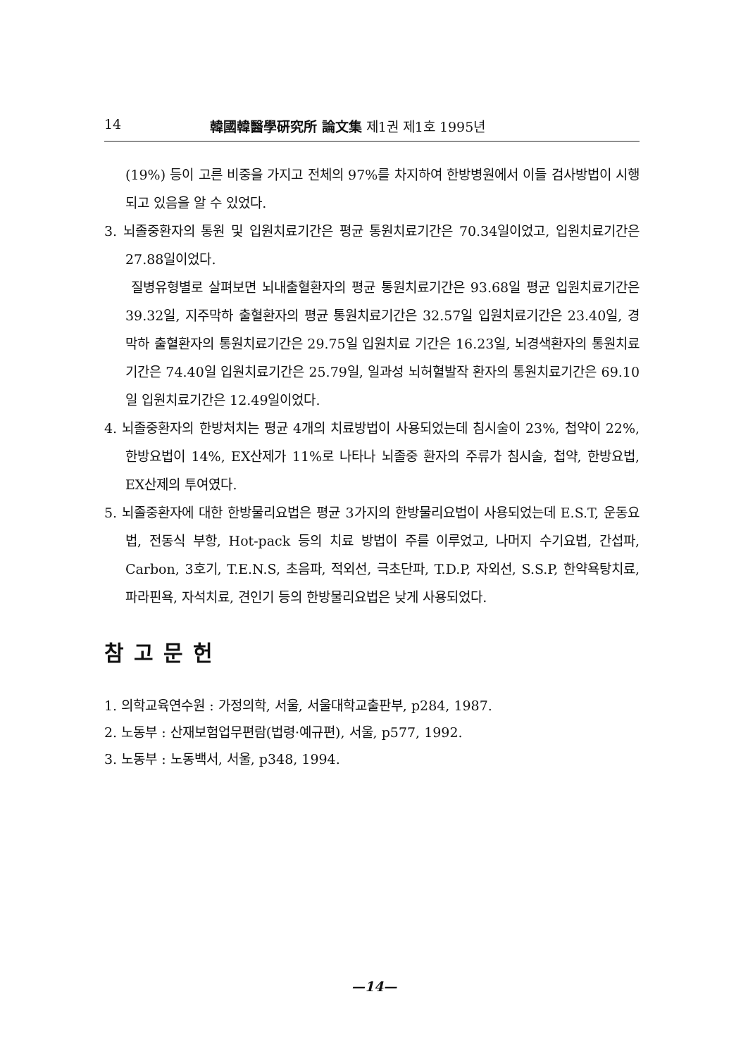14 韓國韓醫學硏究所 論文集 제1권 제1호 1995년
(19%) 등이 고른 비중을 가지고 전체의 97%를 차지하여 한방병원에서 이들 검사방법이 시행되고 있음을 알 수 있었다.
3. 뇌졸중환자의 통원 및 입원치료기간은 평균 통원치료기간은 70.34일이었고, 입원치료기간은 27.88일이었다.
질병유형별로 살펴보면 뇌내출혈환자의 평균 통원치료기간은 93.68일 평균 입원치료기간은 39.32일, 지주막하 출혈환자의 평균 통원치료기간은 32.57일 입원치료기간은 23.40일, 경막하 출혈환자의 통원치료기간은 29.75일 입원치료 기간은 16.23일, 뇌경색환자의 통원치료기간은 74.40일 입원치료기간은 25.79일, 일과성 뇌허혈발작 환자의 통원치료기간은 69.10일 입원치료기간은 12.49일이었다.
4. 뇌졸중환자의 한방처치는 평균 4개의 치료방법이 사용되었는데 침시술이 23%, 첩약이 22%, 한방요법이 14%, EX산제가 11%로 나타나 뇌졸중 환자의 주류가 침시술, 첩약, 한방요법, EX산제의 투여였다.
5. 뇌졸중환자에 대한 한방물리요법은 평균 3가지의 한방물리요법이 사용되었는데 E.S.T, 운동요법, 전동식 부항, Hot-pack 등의 치료 방법이 주를 이루었고, 나머지 수기요법, 간섭파, Carbon, 3호기, T.E.N.S, 초음파, 적외선, 극초단파, T.D.P, 자외선, S.S.P, 한약욕탕치료, 파라핀욕, 자석치료, 견인기 등의 한방물리요법은 낮게 사용되었다.
참고문헌
1. 의학교육연수원 : 가정의학, 서울, 서울대학교출판부, p284, 1987.
2. 노동부 : 산재보험업무편람(법령·예규편), 서울, p577, 1992.
3. 노동부 : 노동백서, 서울, p348, 1994.
—14—